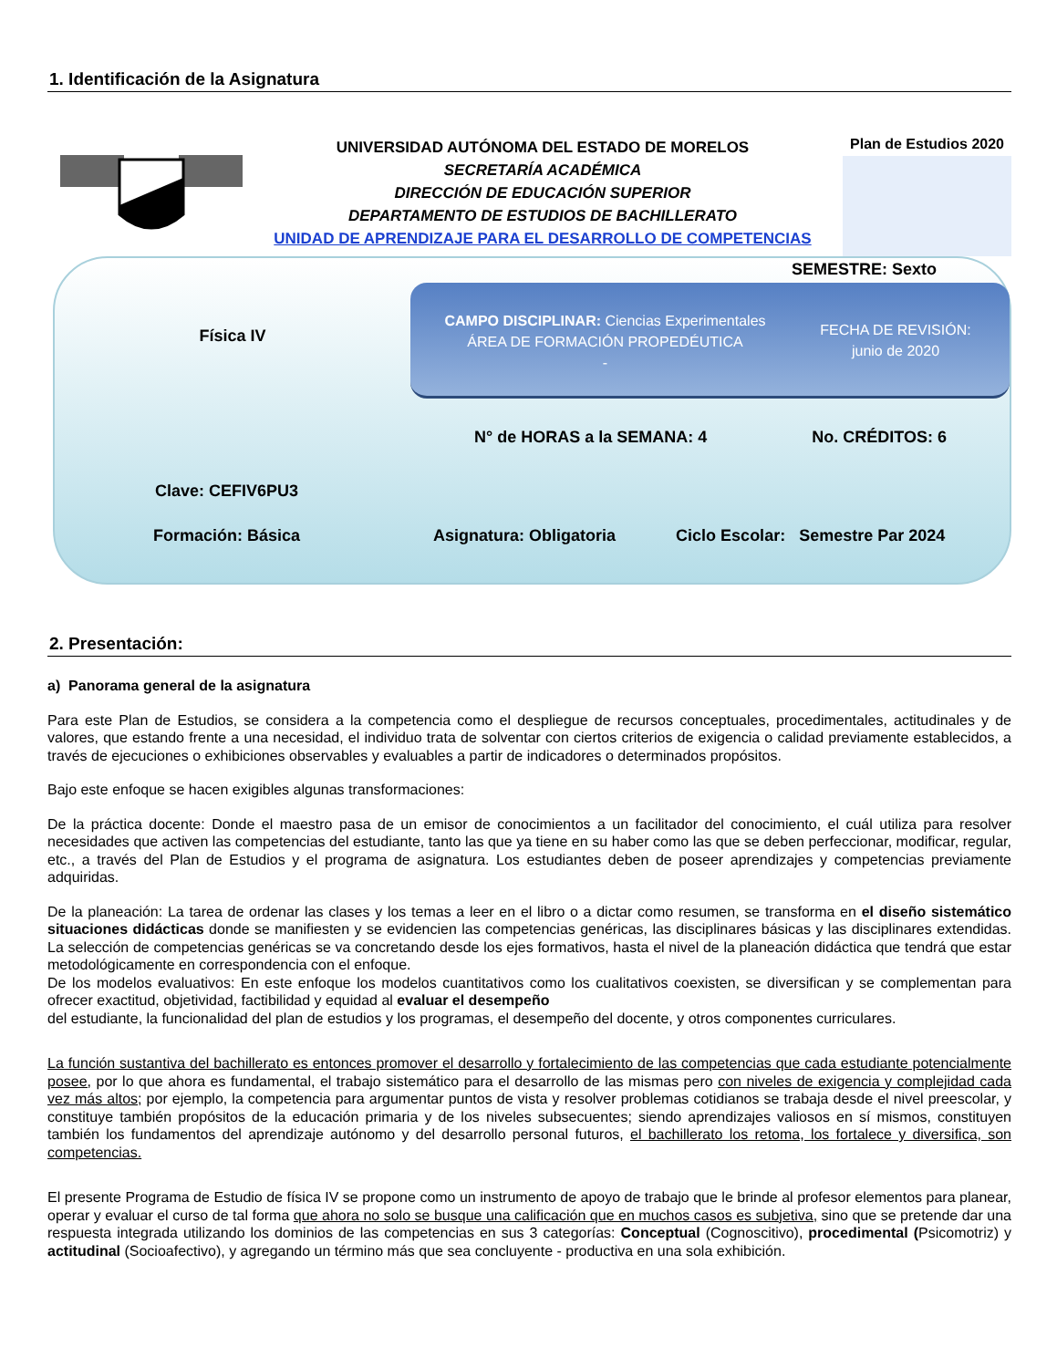1. Identificación de la Asignatura
UNIVERSIDAD AUTÓNOMA DEL ESTADO DE MORELOS
SECRETARÍA ACADÉMICA
DIRECCIÓN DE EDUCACIÓN SUPERIOR
DEPARTAMENTO DE ESTUDIOS DE BACHILLERATO
UNIDAD DE APRENDIZAJE PARA EL DESARROLLO DE COMPETENCIAS
Plan de Estudios 2020
SEMESTRE: Sexto
Física IV
CAMPO DISCIPLINAR: Ciencias Experimentales
ÁREA DE FORMACIÓN PROPEDÉUTICA
-
FECHA DE REVISIÓN:
junio de 2020
N° de HORAS a la SEMANA: 4 No. CRÉDITOS: 6
Clave: CEFIV6PU3
Formación: Básica Asignatura: Obligatoria Ciclo Escolar: Semestre Par 2024
2. Presentación:
a) Panorama general de la asignatura
Para este Plan de Estudios, se considera a la competencia como el despliegue de recursos conceptuales, procedimentales, actitudinales y de valores, que estando frente a una necesidad, el individuo trata de solventar con ciertos criterios de exigencia o calidad previamente establecidos, a través de ejecuciones o exhibiciones observables y evaluables a partir de indicadores o determinados propósitos.
Bajo este enfoque se hacen exigibles algunas transformaciones:
De la práctica docente: Donde el maestro pasa de un emisor de conocimientos a un facilitador del conocimiento, el cuál utiliza para resolver necesidades que activen las competencias del estudiante, tanto las que ya tiene en su haber como las que se deben perfeccionar, modificar, regular, etc., a través del Plan de Estudios y el programa de asignatura. Los estudiantes deben de poseer aprendizajes y competencias previamente adquiridas.
De la planeación: La tarea de ordenar las clases y los temas a leer en el libro o a dictar como resumen, se transforma en el diseño sistemático situaciones didácticas donde se manifiesten y se evidencien las competencias genéricas, las disciplinares básicas y las disciplinares extendidas. La selección de competencias genéricas se va concretando desde los ejes formativos, hasta el nivel de la planeación didáctica que tendrá que estar metodológicamente en correspondencia con el enfoque.
De los modelos evaluativos: En este enfoque los modelos cuantitativos como los cualitativos coexisten, se diversifican y se complementan para ofrecer exactitud, objetividad, factibilidad y equidad al evaluar el desempeño
del estudiante, la funcionalidad del plan de estudios y los programas, el desempeño del docente, y otros componentes curriculares.
La función sustantiva del bachillerato es entonces promover el desarrollo y fortalecimiento de las competencias que cada estudiante potencialmente posee, por lo que ahora es fundamental, el trabajo sistemático para el desarrollo de las mismas pero con niveles de exigencia y complejidad cada vez más altos; por ejemplo, la competencia para argumentar puntos de vista y resolver problemas cotidianos se trabaja desde el nivel preescolar, y constituye también propósitos de la educación primaria y de los niveles subsecuentes; siendo aprendizajes valiosos en sí mismos, constituyen también los fundamentos del aprendizaje autónomo y del desarrollo personal futuros, el bachillerato los retoma, los fortalece y diversifica, son competencias.
El presente Programa de Estudio de física IV se propone como un instrumento de apoyo de trabajo que le brinde al profesor elementos para planear, operar y evaluar el curso de tal forma que ahora no solo se busque una calificación que en muchos casos es subjetiva, sino que se pretende dar una respuesta integrada utilizando los dominios de las competencias en sus 3 categorías: Conceptual (Cognoscitivo), procedimental (Psicomotriz) y actitudinal (Socioafectivo), y agregando un término más que sea concluyente - productiva en una sola exhibición.